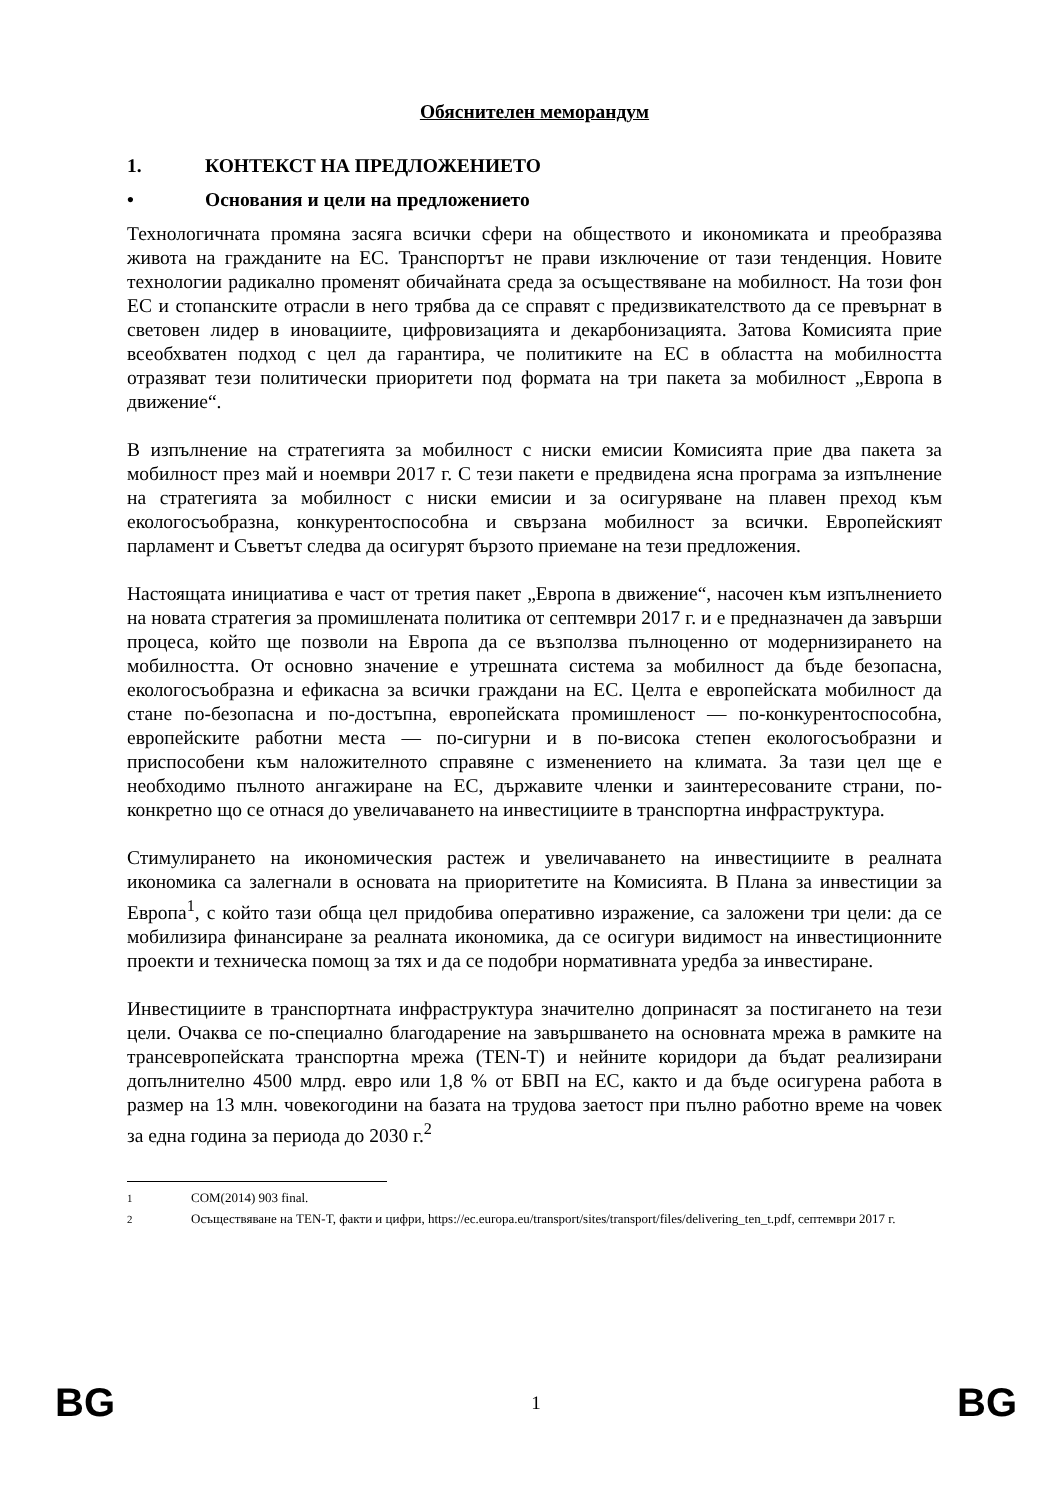Обяснителен меморандум
1. КОНТЕКСТ НА ПРЕДЛОЖЕНИЕТО
• Основания и цели на предложението
Технологичната промяна засяга всички сфери на обществото и икономиката и преобразява живота на гражданите на ЕС. Транспортът не прави изключение от тази тенденция. Новите технологии радикално променят обичайната среда за осъществяване на мобилност. На този фон ЕС и стопанските отрасли в него трябва да се справят с предизвикателството да се превърнат в световен лидер в иновациите, цифровизацията и декарбонизацията. Затова Комисията прие всеобхватен подход с цел да гарантира, че политиките на ЕС в областта на мобилността отразяват тези политически приоритети под формата на три пакета за мобилност „Европа в движение“.
В изпълнение на стратегията за мобилност с ниски емисии Комисията прие два пакета за мобилност през май и ноември 2017 г. С тези пакети е предвидена ясна програма за изпълнение на стратегията за мобилност с ниски емисии и за осигуряване на плавен преход към екологосъобразна, конкурентоспособна и свързана мобилност за всички. Европейският парламент и Съветът следва да осигурят бързото приемане на тези предложения.
Настоящата инициатива е част от третия пакет „Европа в движение“, насочен към изпълнението на новата стратегия за промишлената политика от септември 2017 г. и е предназначен да завърши процеса, който ще позволи на Европа да се възползва пълноценно от модернизирането на мобилността. От основно значение е утрешната система за мобилност да бъде безопасна, екологосъобразна и ефикасна за всички граждани на ЕС. Целта е европейската мобилност да стане по-безопасна и по-достъпна, европейската промишленост — по-конкурентоспособна, европейските работни места — по-сигурни и в по-висока степен екологосъобразни и приспособени към наложителното справяне с изменението на климата. За тази цел ще е необходимо пълното ангажиране на ЕС, държавите членки и заинтересованите страни, по-конкретно що се отнася до увеличаването на инвестициите в транспортна инфраструктура.
Стимулирането на икономическия растеж и увеличаването на инвестициите в реалната икономика са залегнали в основата на приоритетите на Комисията. В Плана за инвестиции за Европа<sup>1</sup>, с който тази обща цел придобива оперативно изражение, са заложени три цели: да се мобилизира финансиране за реалната икономика, да се осигури видимост на инвестиционните проекти и техническа помощ за тях и да се подобри нормативната уредба за инвестиране.
Инвестициите в транспортната инфраструктура значително допринасят за постигането на тези цели. Очаква се по-специално благодарение на завършването на основната мрежа в рамките на трансевропейската транспортна мрежа (TEN-T) и нейните коридори да бъдат реализирани допълнително 4500 млрд. евро или 1,8 % от БВП на ЕС, както и да бъде осигурена работа в размер на 13 млн. човекогодини на базата на трудова заетост при пълно работно време на човек за една година за периода до 2030 г.<sup>2</sup>
<sup>1</sup> COM(2014) 903 final.
<sup>2</sup> Осъществяване на TEN-T, факти и цифри, https://ec.europa.eu/transport/sites/transport/files/delivering_ten_t.pdf, септември 2017 г.
BG 1 BG